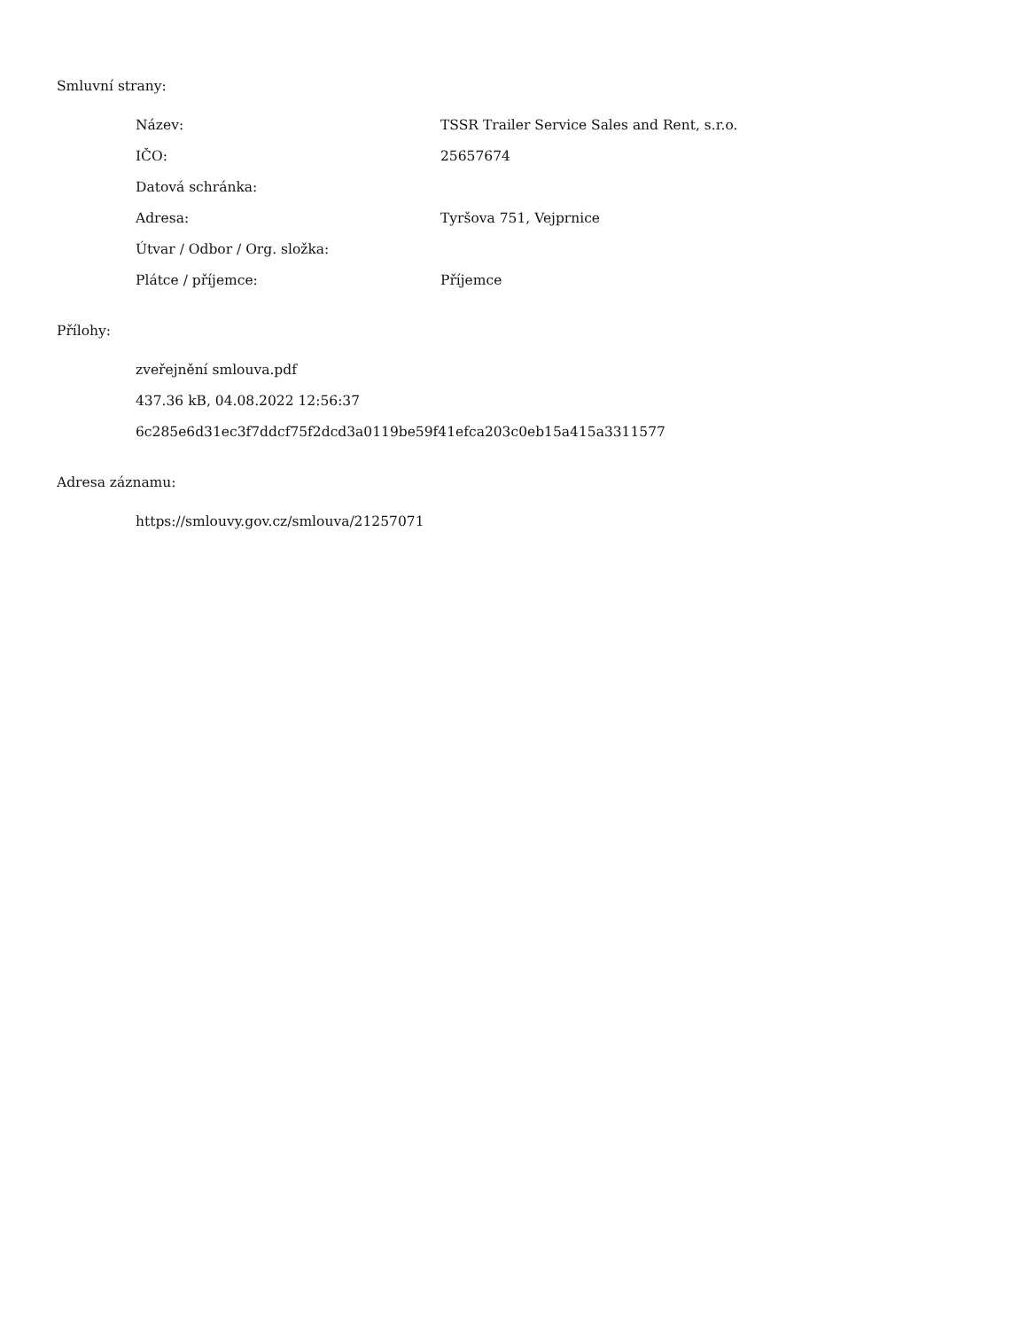Smluvní strany:
| Název: | TSSR Trailer Service Sales and Rent, s.r.o. |
| IČO: | 25657674 |
| Datová schránka: | |
| Adresa: | Tyršova 751, Vejprnice |
| Útvar / Odbor / Org. složka: | |
| Plátce / příjemce: | Příjemce |
Přílohy:
zveřejnění smlouva.pdf
437.36 kB, 04.08.2022 12:56:37
6c285e6d31ec3f7ddcf75f2dcd3a0119be59f41efca203c0eb15a415a3311577
Adresa záznamu:
https://smlouvy.gov.cz/smlouva/21257071